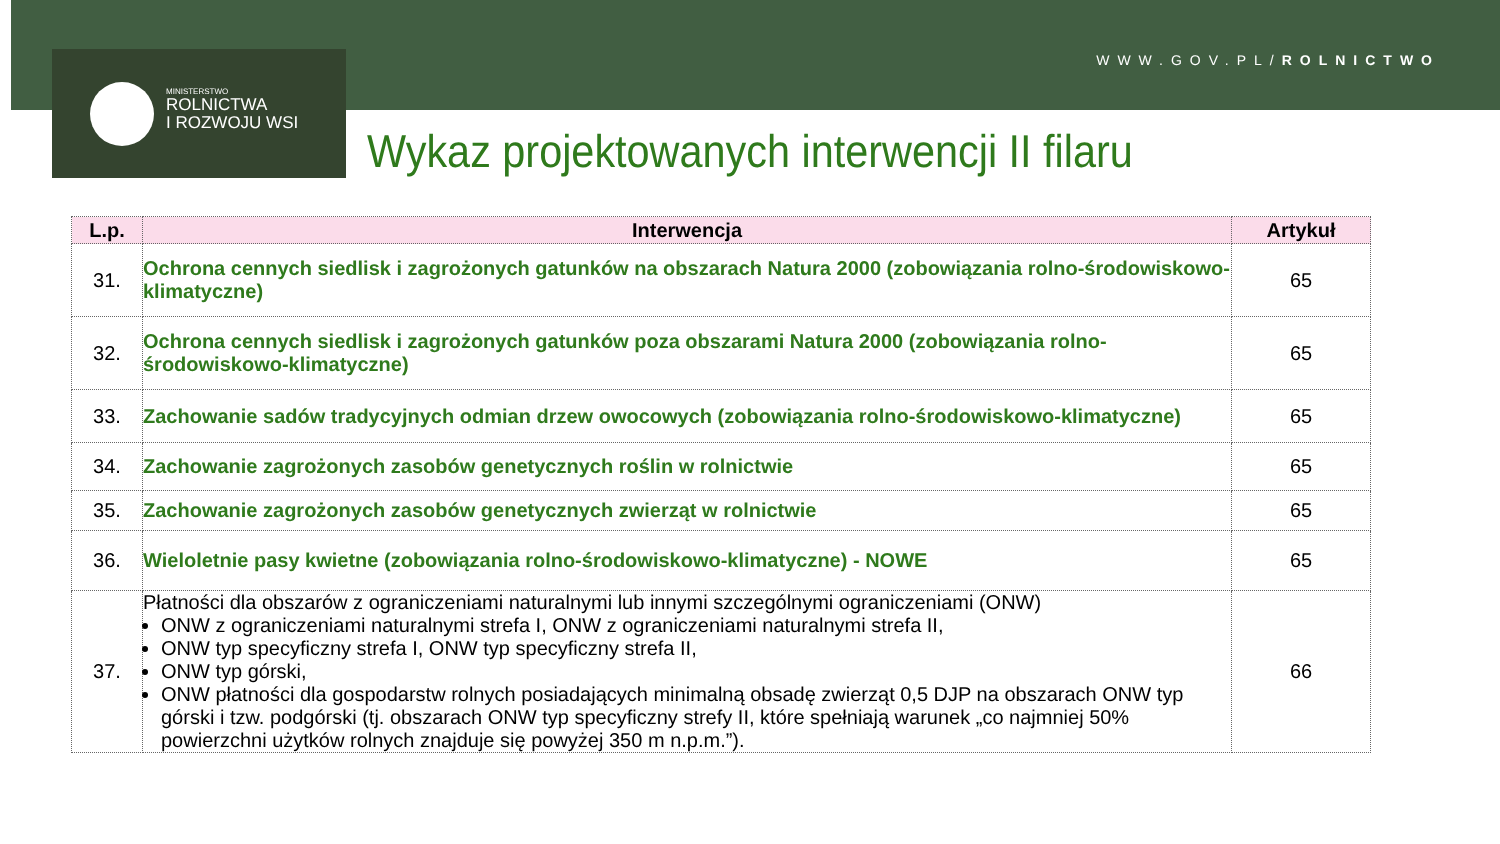MINISTERSTWO
ROLNICTWA
I ROZWOJU WSI
WWW.GOV.PL/ROLNICTWO
Wykaz projektowanych interwencji II filaru
| L.p. | Interwencja | Artykuł |
| --- | --- | --- |
| 31. | Ochrona cennych siedlisk i zagrożonych gatunków na obszarach Natura 2000 (zobowiązania rolno-środowiskowo-klimatyczne) | 65 |
| 32. | Ochrona cennych siedlisk i zagrożonych gatunków poza obszarami Natura 2000 (zobowiązania rolno-środowiskowo-klimatyczne) | 65 |
| 33. | Zachowanie sadów tradycyjnych odmian drzew owocowych (zobowiązania rolno-środowiskowo-klimatyczne) | 65 |
| 34. | Zachowanie zagrożonych zasobów genetycznych roślin w rolnictwie | 65 |
| 35. | Zachowanie zagrożonych zasobów genetycznych zwierząt w rolnictwie | 65 |
| 36. | Wieloletnie pasy kwietne (zobowiązania rolno-środowiskowo-klimatyczne) - NOWE | 65 |
| 37. | Płatności dla obszarów z ograniczeniami naturalnymi lub innymi szczególnymi ograniczeniami (ONW) ONW z ograniczeniami naturalnymi strefa I, ONW z ograniczeniami naturalnymi strefa II, ONW typ specyficzny strefa I, ONW typ specyficzny strefa II, ONW typ górski, ONW płatności dla gospodarstw rolnych posiadających minimalną obsadę zwierząt 0,5 DJP na obszarach ONW typ górski i tzw. podgórski (tj. obszarach ONW typ specyficzny strefy II, które spełniają warunek „co najmniej 50% powierzchni użytków rolnych znajduje się powyżej 350 m n.p.m.”). | 66 |